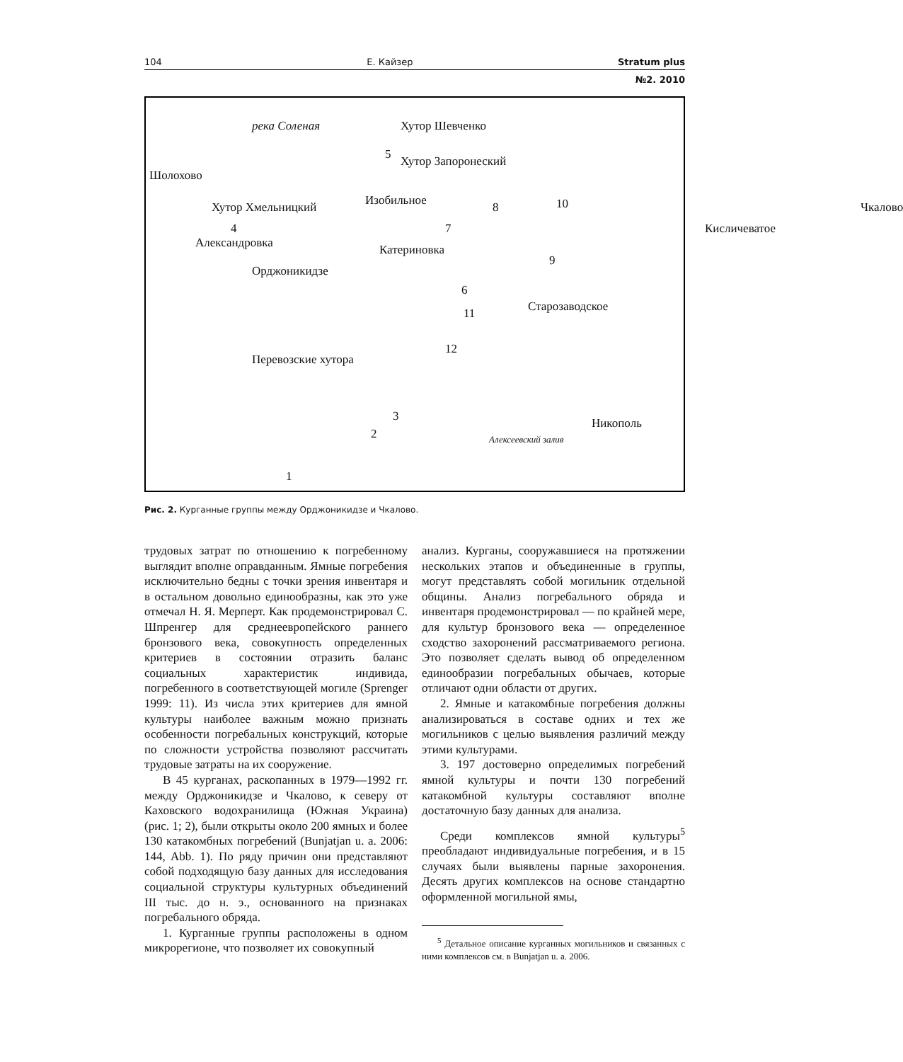104 Е. Кайзер Stratum plus
№2. 2010
река Соленая Хутор Шевченко
Шолохово
Хутор Запоронеский
Изобильное Хутор Хмельницкий Чкалово
Кисличеватое
Александровка Катериновка
Орджоникидзе
Староз­аводское
Перевозские хутора
Никополь
Алексеевский залив
5
8 10
7 4
9
6
11
12
3
2
1
Рис. 2. Курганные группы между Орджоникидзе и Чкалово.
трудовых затрат по отношению к погребенному выглядит вполне оправданным. Ямные погребения исключительно бедны с точки зрения инвентаря и в остальном довольно единообразны, как это уже отмечал Н. Я. Мерперт. Как продемонстрировал С. Шпренгер для среднеевропейского раннего бронзового века, совокупность определенных критериев в состоянии отразить баланс социальных характеристик индивида, погребенного в соответствующей могиле (Sprenger 1999: 11). Из числа этих критериев для ямной культуры наиболее важным можно признать особенности погребальных конструкций, которые по сложности устройства позволяют рассчитать трудовые затраты на их сооружение.
В 45 курганах, раскопанных в 1979—1992 гг. между Орджоникидзе и Чкалово, к северу от Каховского водохранилища (Южная Украина) (рис. 1; 2), были открыты около 200 ямных и более 130 катакомбных погребений (Bunjatjan u. a. 2006: 144, Abb. 1). По ряду причин они представляют собой подходящую базу данных для исследования социальной структуры культурных объединений III тыс. до н. э., основанного на признаках погребального обряда.
1. Курганные группы расположены в одном микрорегионе, что позволяет их совокупный
анализ. Курганы, сооружавшиеся на протяжении нескольких этапов и объединенные в группы, могут представлять собой могильник отдельной общины. Анализ погребального обряда и инвентаря продемонстрировал — по крайней мере, для культур бронзового века — определенное сходство захоронений рассматриваемого региона. Это позволяет сделать вывод об определенном единообразии погребальных обычаев, которые отличают одни области от других.
2. Ямные и катакомбные погребения должны анализироваться в составе одних и тех же могильников с целью выявления различий между этими культурами.
3. 197 достоверно определимых погребений ямной культуры и почти 130 погребений катакомбной культуры составляют вполне достаточную базу данных для анализа.
Среди комплексов ямной культуры<sup>5</sup> преобладают индивидуальные погребения, и в 15 случаях были выявлены парные захоронения. Десять других комплексов на основе стандартно оформленной могильной ямы,
<sup>5</sup> Детальное описание курганных могильников и связанных с ними комплексов см. в Bunjatjan u. a. 2006.